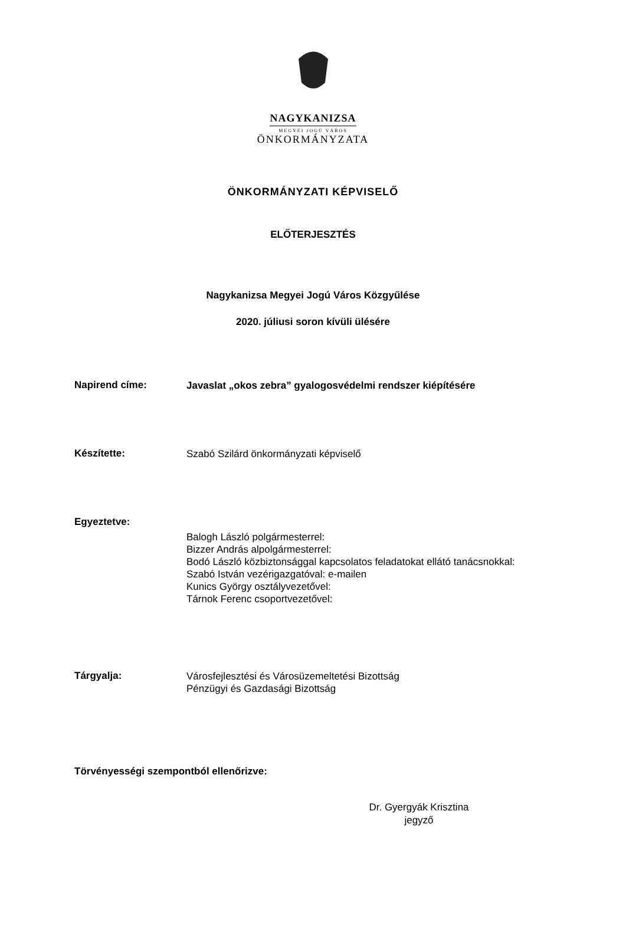NAGYKANIZSA
MEGYEI JOGÚ VÁROS
ÖNKORMÁNYZATA
ÖNKORMÁNYZATI KÉPVISELŐ
ELŐTERJESZTÉS
Nagykanizsa Megyei Jogú Város Közgyűlése
2020. júliusi soron kívüli ülésére
Napirend címe:
Javaslat „okos zebra” gyalogosvédelmi rendszer kiépítésére
Készítette:
Szabó Szilárd önkormányzati képviselő
Egyeztetve:
Balogh László polgármesterrel:
Bizzer András alpolgármesterrel:
Bodó László közbiztonsággal kapcsolatos feladatokat ellátó tanácsnokkal:
Szabó István vezérigazgatóval: e-mailen
Kunics György osztályvezetővel:
Tárnok Ferenc csoportvezetővel:
Tárgyalja:
Városfejlesztési és Városüzemeltetési Bizottság
Pénzügyi és Gazdasági Bizottság
Törvényességi szempontból ellenőrizve:
Dr. Gyergyák Krisztina
jegyző